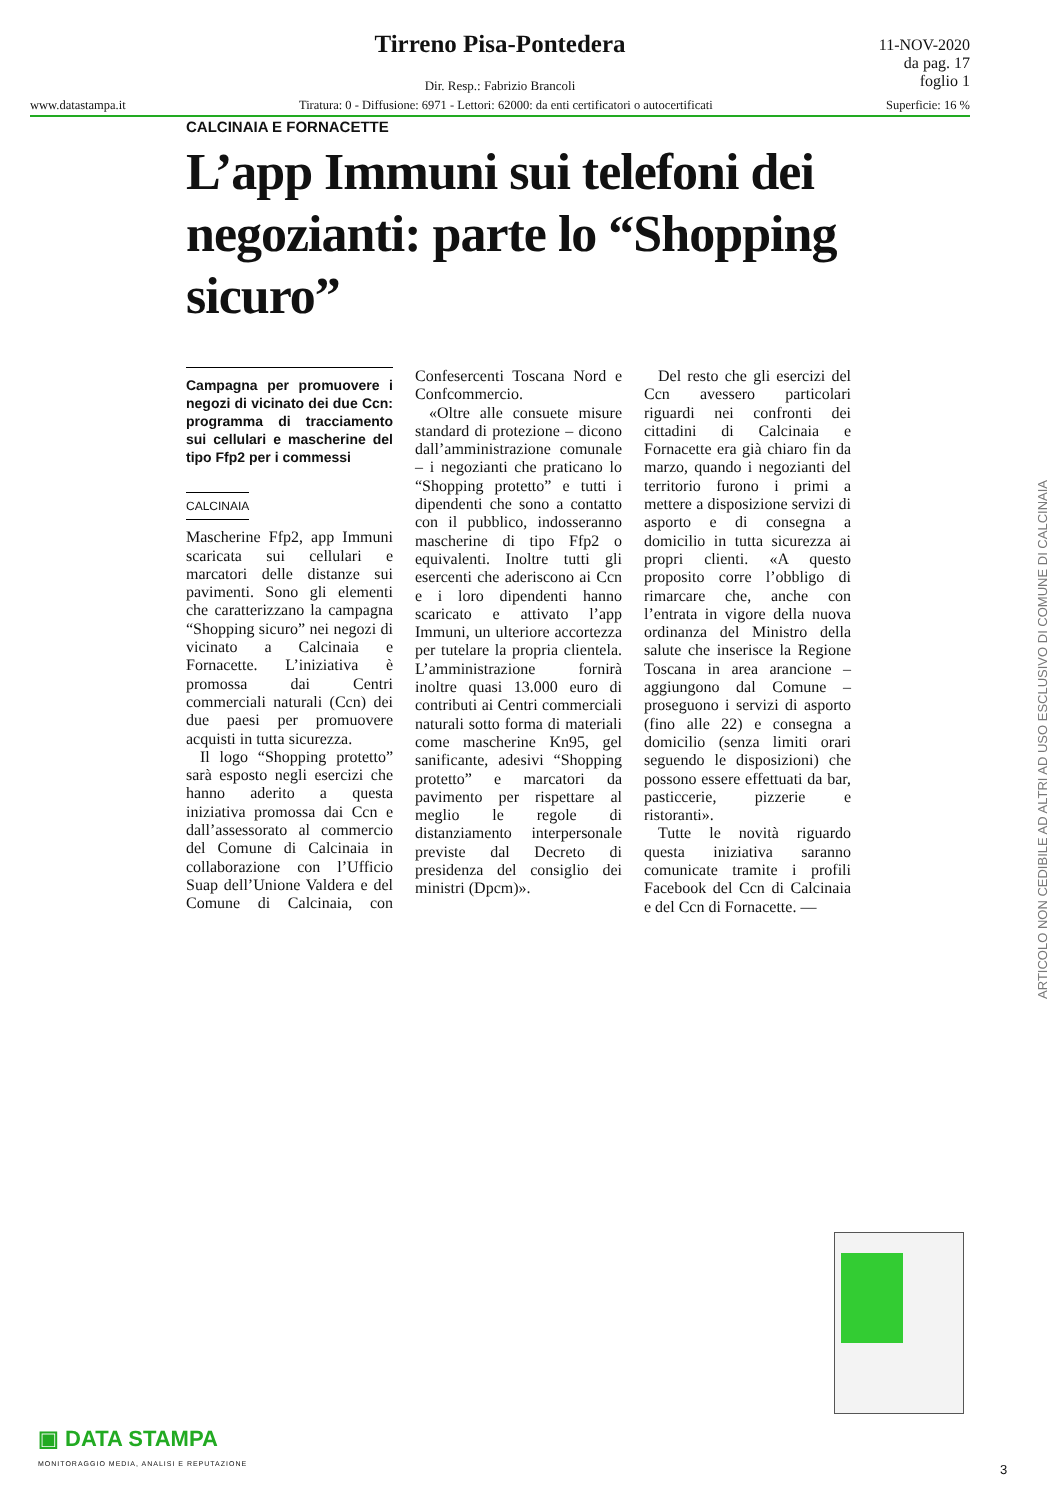Tirreno Pisa-Pontedera
11-NOV-2020
da pag. 17
foglio 1
Dir. Resp.: Fabrizio Brancoli
www.datastampa.it Tiratura: 0 - Diffusione: 6971 - Lettori: 62000: da enti certificatori o autocertificati Superficie: 16 %
CALCINAIA E FORNACETTE
L’app Immuni sui telefoni dei negozianti: parte lo “Shopping sicuro”
Campagna per promuovere i negozi di vicinato dei due Ccn: programma di tracciamento sui cellulari e mascherine del tipo Ffp2 per i commessi
CALCINAIA
Mascherine Ffp2, app Immuni scaricata sui cellulari e marcatori delle distanze sui pavimenti. Sono gli elementi che caratterizzano la campagna “Shopping sicuro” nei negozi di vicinato a Calcinaia e Fornacette. L’iniziativa è promossa dai Centri commerciali naturali (Ccn) dei due paesi per promuovere acquisti in tutta sicurezza.
Il logo “Shopping protetto” sarà esposto negli esercizi che hanno aderito a questa iniziativa promossa dai Ccn e dall’assessorato al commercio del Comune di Calcinaia in collaborazione con l’Ufficio Suap dell’Unione Valdera e del Comune di Calcinaia, con Confesercenti Toscana Nord e Confcommercio.
«Oltre alle consuete misure standard di protezione – dicono dall’amministrazione comunale – i negozianti che praticano lo “Shopping protetto” e tutti i dipendenti che sono a contatto con il pubblico, indosseranno mascherine di tipo Ffp2 o equivalenti. Inoltre tutti gli esercenti che aderiscono ai Ccn e i loro dipendenti hanno scaricato e attivato l’app Immuni, un ulteriore accortezza per tutelare la propria clientela. L’amministrazione fornirà inoltre quasi 13.000 euro di contributi ai Centri commerciali naturali sotto forma di materiali come mascherine Kn95, gel sanificante, adesivi “Shopping protetto” e marcatori da pavimento per rispettare al meglio le regole di distanziamento interpersonale previste dal Decreto di presidenza del consiglio dei ministri (Dpcm)».
Del resto che gli esercizi del Ccn avessero particolari riguardi nei confronti dei cittadini di Calcinaia e Fornacette era già chiaro fin da marzo, quando i negozianti del territorio furono i primi a mettere a disposizione servizi di asporto e di consegna a domicilio in tutta sicurezza ai propri clienti. «A questo proposito corre l’obbligo di rimarcare che, anche con l’entrata in vigore della nuova ordinanza del Ministro della salute che inserisce la Regione Toscana in area arancione – aggiungono dal Comune – proseguono i servizi di asporto (fino alle 22) e consegna a domicilio (senza limiti orari seguendo le disposizioni) che possono essere effettuati da bar, pasticcerie, pizzerie e ristoranti».
Tutte le novità riguardo questa iniziativa saranno comunicate tramite i profili Facebook del Ccn di Calcinaia e del Ccn di Fornacette. —
ARTICOLO NON CEDIBILE AD ALTRI AD USO ESCLUSIVO DI COMUNE DI CALCINAIA
▣ DATA STAMPA
MONITORAGGIO MEDIA, ANALISI E REPUTAZIONE
3